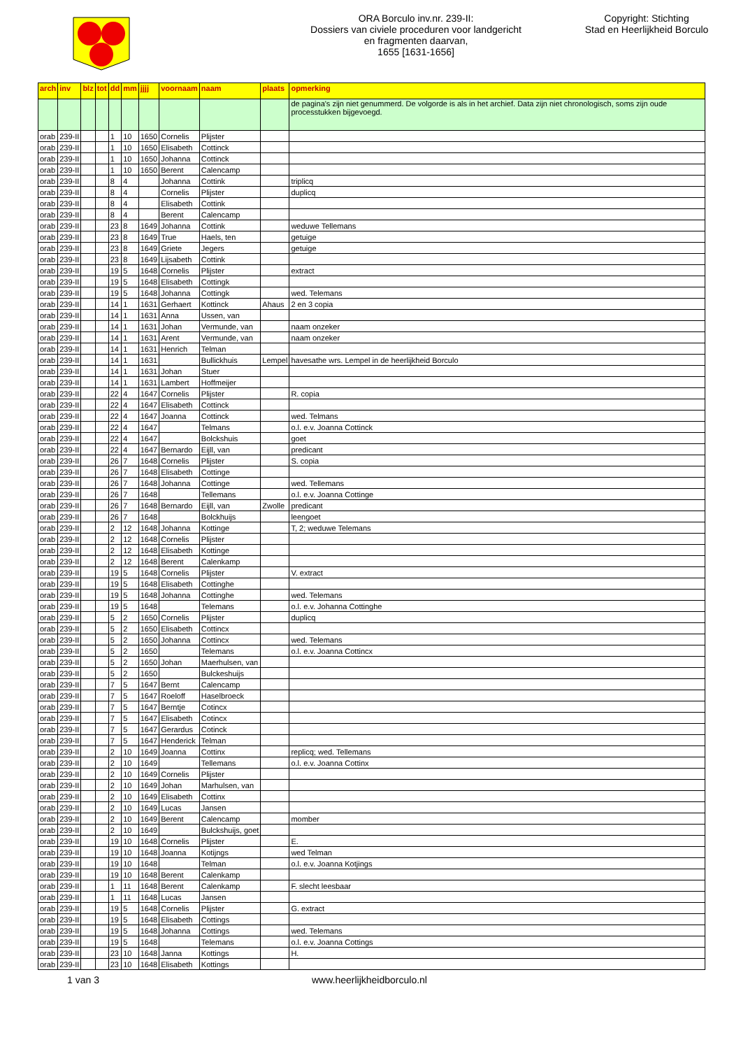ORA Borculo inv.nr. 239-II:
Dossiers van civiele proceduren voor landgericht
en fragmenten daarvan,
1655 [1631-1656]
Copyright: Stichting
Stad en Heerlijkheid Borculo
| arch | inv | blz | tot | dd | mm | jjjj | voornaam | naam | plaats | opmerking |
| --- | --- | --- | --- | --- | --- | --- | --- | --- | --- | --- |
| | | | | | | | | | | de pagina's zijn niet genummerd. De volgorde is als in het archief. Data zijn niet chronologisch, soms zijn oude processtukken bijgevoegd. |
| orab | 239-II | | | 1 | 10 | 1650 | Cornelis | Plijster | | |
| orab | 239-II | | | 1 | 10 | 1650 | Elisabeth | Cottinck | | |
| orab | 239-II | | | 1 | 10 | 1650 | Johanna | Cottinck | | |
| orab | 239-II | | | 1 | 10 | 1650 | Berent | Calencamp | | |
| orab | 239-II | | | 8 | 4 | | Johanna | Cottink | | triplicq |
| orab | 239-II | | | 8 | 4 | | Cornelis | Plijster | | duplicq |
| orab | 239-II | | | 8 | 4 | | Elisabeth | Cottink | | |
| orab | 239-II | | | 8 | 4 | | Berent | Calencamp | | |
| orab | 239-II | | | 23 | 8 | 1649 | Johanna | Cottink | | weduwe Tellemans |
| orab | 239-II | | | 23 | 8 | 1649 | True | Haels, ten | | getuige |
| orab | 239-II | | | 23 | 8 | 1649 | Griete | Jegers | | getuige |
| orab | 239-II | | | 23 | 8 | 1649 | Lijsabeth | Cottink | | |
| orab | 239-II | | | 19 | 5 | 1648 | Cornelis | Plijster | | extract |
| orab | 239-II | | | 19 | 5 | 1648 | Elisabeth | Cottingk | | |
| orab | 239-II | | | 19 | 5 | 1648 | Johanna | Cottingk | | wed. Telemans |
| orab | 239-II | | | 14 | 1 | 1631 | Gerhaert | Kottinck | Ahaus | 2 en 3 copia |
| orab | 239-II | | | 14 | 1 | 1631 | Anna | Ussen, van | | |
| orab | 239-II | | | 14 | 1 | 1631 | Johan | Vermunde, van | | naam onzeker |
| orab | 239-II | | | 14 | 1 | 1631 | Arent | Vermunde, van | | naam onzeker |
| orab | 239-II | | | 14 | 1 | 1631 | Henrich | Telman | | |
| orab | 239-II | | | 14 | 1 | 1631 | | Bullickhuis | Lempel | havesathe wrs. Lempel in de heerlijkheid Borculo |
| orab | 239-II | | | 14 | 1 | 1631 | Johan | Stuer | | |
| orab | 239-II | | | 14 | 1 | 1631 | Lambert | Hoffmeijer | | |
| orab | 239-II | | | 22 | 4 | 1647 | Cornelis | Plijster | | R. copia |
| orab | 239-II | | | 22 | 4 | 1647 | Elisabeth | Cottinck | | |
| orab | 239-II | | | 22 | 4 | 1647 | Joanna | Cottinck | | wed. Telmans |
| orab | 239-II | | | 22 | 4 | 1647 | | Telmans | | o.l. e.v. Joanna Cottinck |
| orab | 239-II | | | 22 | 4 | 1647 | | Bolckshuis | | goet |
| orab | 239-II | | | 22 | 4 | 1647 | Bernardo | Eijll, van | | predicant |
| orab | 239-II | | | 26 | 7 | 1648 | Cornelis | Plijster | | S. copia |
| orab | 239-II | | | 26 | 7 | 1648 | Elisabeth | Cottinge | | |
| orab | 239-II | | | 26 | 7 | 1648 | Johanna | Cottinge | | wed. Tellemans |
| orab | 239-II | | | 26 | 7 | 1648 | | Tellemans | | o.l. e.v. Joanna Cottinge |
| orab | 239-II | | | 26 | 7 | 1648 | Bernardo | Eijll, van | Zwolle | predicant |
| orab | 239-II | | | 26 | 7 | 1648 | | Bolckhuijs | | leengoet |
| orab | 239-II | | | 2 | 12 | 1648 | Johanna | Kottinge | | T, 2; weduwe Telemans |
| orab | 239-II | | | 2 | 12 | 1648 | Cornelis | Plijster | | |
| orab | 239-II | | | 2 | 12 | 1648 | Elisabeth | Kottinge | | |
| orab | 239-II | | | 2 | 12 | 1648 | Berent | Calenkamp | | |
| orab | 239-II | | | 19 | 5 | 1648 | Cornelis | Plijster | | V. extract |
| orab | 239-II | | | 19 | 5 | 1648 | Elisabeth | Cottinghe | | |
| orab | 239-II | | | 19 | 5 | 1648 | Johanna | Cottinghe | | wed. Telemans |
| orab | 239-II | | | 19 | 5 | 1648 | | Telemans | | o.l. e.v. Johanna Cottinghe |
| orab | 239-II | | | 5 | 2 | 1650 | Cornelis | Plijster | | duplicq |
| orab | 239-II | | | 5 | 2 | 1650 | Elisabeth | Cottincx | | |
| orab | 239-II | | | 5 | 2 | 1650 | Johanna | Cottincx | | wed. Telemans |
| orab | 239-II | | | 5 | 2 | 1650 | | Telemans | | o.l. e.v. Joanna Cottincx |
| orab | 239-II | | | 5 | 2 | 1650 | Johan | Maerhulsen, van | | |
| orab | 239-II | | | 5 | 2 | 1650 | | Bulckeshuijs | | |
| orab | 239-II | | | 7 | 5 | 1647 | Bernt | Calencamp | | |
| orab | 239-II | | | 7 | 5 | 1647 | Roeloff | Haselbroeck | | |
| orab | 239-II | | | 7 | 5 | 1647 | Berntje | Cotincx | | |
| orab | 239-II | | | 7 | 5 | 1647 | Elisabeth | Cotincx | | |
| orab | 239-II | | | 7 | 5 | 1647 | Gerardus | Cotinck | | |
| orab | 239-II | | | 7 | 5 | 1647 | Henderick | Telman | | |
| orab | 239-II | | | 2 | 10 | 1649 | Joanna | Cottinx | | replicq; wed. Tellemans |
| orab | 239-II | | | 2 | 10 | 1649 | | Tellemans | | o.l. e.v. Joanna Cottinx |
| orab | 239-II | | | 2 | 10 | 1649 | Cornelis | Plijster | | |
| orab | 239-II | | | 2 | 10 | 1649 | Johan | Marhulsen, van | | |
| orab | 239-II | | | 2 | 10 | 1649 | Elisabeth | Cottinx | | |
| orab | 239-II | | | 2 | 10 | 1649 | Lucas | Jansen | | |
| orab | 239-II | | | 2 | 10 | 1649 | Berent | Calencamp | | momber |
| orab | 239-II | | | 2 | 10 | 1649 | | Bulckshuijs, goet | | |
| orab | 239-II | | | 19 | 10 | 1648 | Cornelis | Plijster | | E. |
| orab | 239-II | | | 19 | 10 | 1648 | Joanna | Kotijngs | | wed Telman |
| orab | 239-II | | | 19 | 10 | 1648 | | Telman | | o.l. e.v. Joanna Kotjings |
| orab | 239-II | | | 19 | 10 | 1648 | Berent | Calenkamp | | |
| orab | 239-II | | | 1 | 11 | 1648 | Berent | Calenkamp | | F. slecht leesbaar |
| orab | 239-II | | | 1 | 11 | 1648 | Lucas | Jansen | | |
| orab | 239-II | | | 19 | 5 | 1648 | Cornelis | Plijster | | G. extract |
| orab | 239-II | | | 19 | 5 | 1648 | Elisabeth | Cottings | | |
| orab | 239-II | | | 19 | 5 | 1648 | Johanna | Cottings | | wed. Telemans |
| orab | 239-II | | | 19 | 5 | 1648 | | Telemans | | o.l. e.v. Joanna Cottings |
| orab | 239-II | | | 23 | 10 | 1648 | Janna | Kottings | | H. |
| orab | 239-II | | | 23 | 10 | 1648 | Elisabeth | Kottings | | |
1 van 3 www.heerlijkheidborculo.nl